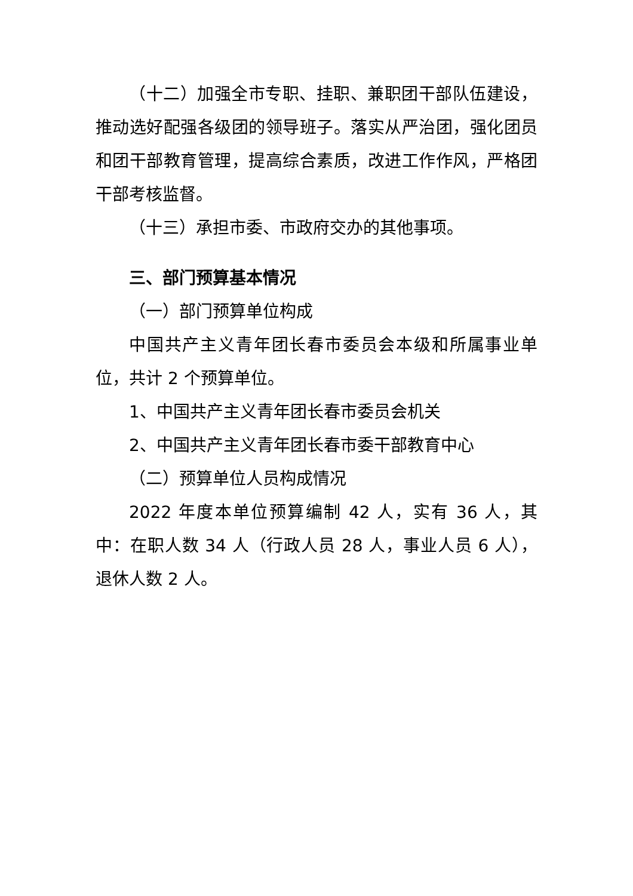（十二）加强全市专职、挂职、兼职团干部队伍建设，推动选好配强各级团的领导班子。落实从严治团，强化团员和团干部教育管理，提高综合素质，改进工作作风，严格团干部考核监督。
（十三）承担市委、市政府交办的其他事项。
三、部门预算基本情况
（一）部门预算单位构成
中国共产主义青年团长春市委员会本级和所属事业单位，共计 2 个预算单位。
1、中国共产主义青年团长春市委员会机关
2、中国共产主义青年团长春市委干部教育中心
（二）预算单位人员构成情况
2022 年度本单位预算编制 42 人，实有 36 人，其中：在职人数 34 人（行政人员 28 人，事业人员 6 人），退休人数 2 人。